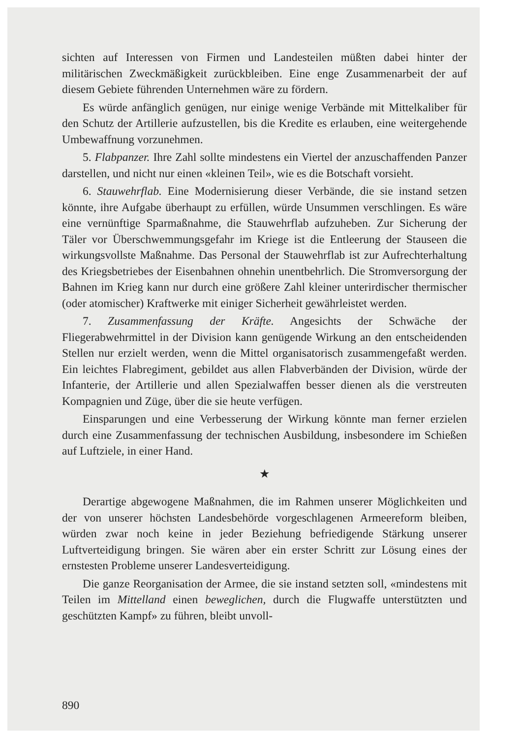sichten auf Interessen von Firmen und Landesteilen müßten dabei hinter der militärischen Zweckmäßigkeit zurückbleiben. Eine enge Zusammenarbeit der auf diesem Gebiete führenden Unternehmen wäre zu fördern.
Es würde anfänglich genügen, nur einige wenige Verbände mit Mittelkaliber für den Schutz der Artillerie aufzustellen, bis die Kredite es erlauben, eine weitergehende Umbewaffnung vorzunehmen.
5. Flabpanzer. Ihre Zahl sollte mindestens ein Viertel der anzuschaffenden Panzer darstellen, und nicht nur einen «kleinen Teil», wie es die Botschaft vorsieht.
6. Stauwehrflab. Eine Modernisierung dieser Verbände, die sie instand setzen könnte, ihre Aufgabe überhaupt zu erfüllen, würde Unsummen verschlingen. Es wäre eine vernünftige Sparmaßnahme, die Stauwehrflab aufzuheben. Zur Sicherung der Täler vor Überschwemmungsgefahr im Kriege ist die Entleerung der Stauseen die wirkungsvollste Maßnahme. Das Personal der Stauwehrflab ist zur Aufrechterhaltung des Kriegsbetriebes der Eisenbahnen ohnehin unentbehrlich. Die Stromversorgung der Bahnen im Krieg kann nur durch eine größere Zahl kleiner unterirdischer thermischer (oder atomischer) Kraftwerke mit einiger Sicherheit gewährleistet werden.
7. Zusammenfassung der Kräfte. Angesichts der Schwäche der Fliegerabwehrmittel in der Division kann genügende Wirkung an den entscheidenden Stellen nur erzielt werden, wenn die Mittel organisatorisch zusammengefaßt werden. Ein leichtes Flabregiment, gebildet aus allen Flabverbänden der Division, würde der Infanterie, der Artillerie und allen Spezialwaffen besser dienen als die verstreuten Kompagnien und Züge, über die sie heute verfügen.
Einsparungen und eine Verbesserung der Wirkung könnte man ferner erzielen durch eine Zusammenfassung der technischen Ausbildung, insbesondere im Schießen auf Luftziele, in einer Hand.
★
Derartige abgewogene Maßnahmen, die im Rahmen unserer Möglichkeiten und der von unserer höchsten Landesbehörde vorgeschlagenen Armeereform bleiben, würden zwar noch keine in jeder Beziehung befriedigende Stärkung unserer Luftverteidigung bringen. Sie wären aber ein erster Schritt zur Lösung eines der ernstesten Probleme unserer Landesverteidigung.
Die ganze Reorganisation der Armee, die sie instand setzten soll, «mindestens mit Teilen im Mittelland einen beweglichen, durch die Flugwaffe unterstützten und geschützten Kampf» zu führen, bleibt unvoll-
890